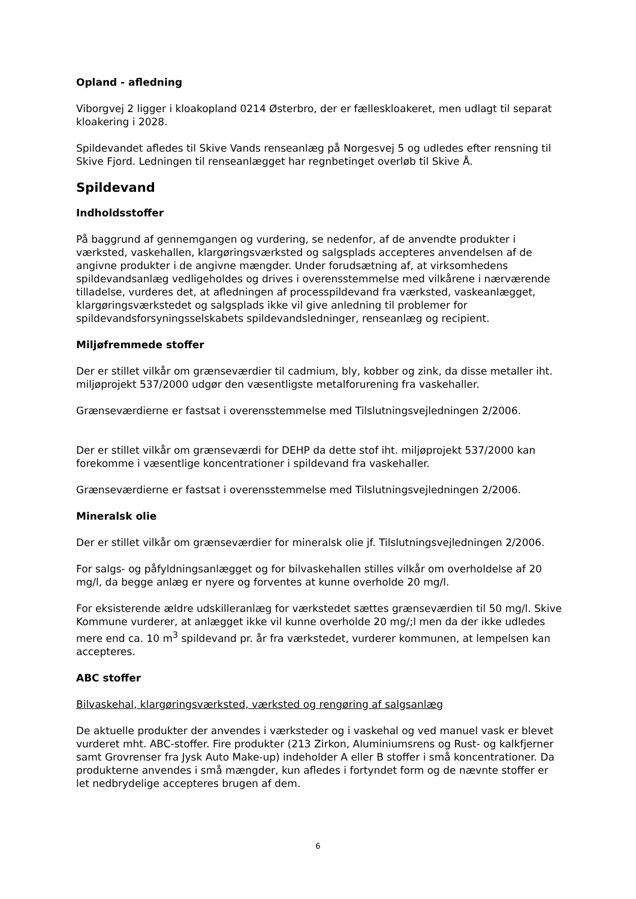Opland - afledning
Viborgvej 2 ligger i kloakopland 0214 Østerbro, der er fælleskloakeret, men udlagt til separat kloakering i 2028.
Spildevandet afledes til Skive Vands renseanlæg på Norgesvej 5 og udledes efter rensning til Skive Fjord. Ledningen til renseanlægget har regnbetinget overløb til Skive Å.
Spildevand
Indholdsstoffer
På baggrund af gennemgangen og vurdering, se nedenfor, af de anvendte produkter i værksted, vaskehallen, klargøringsværksted og salgsplads accepteres anvendelsen af de angivne produkter i de angivne mængder. Under forudsætning af, at virksomhedens spildevandsanlæg vedligeholdes og drives i overensstemmelse med vilkårene i nærværende tilladelse, vurderes det, at afledningen af processpildevand fra værksted, vaskeanlægget, klargøringsværkstedet og salgsplads ikke vil give anledning til problemer for spildevandsforsyningsselskabets spildevandsledninger, renseanlæg og recipient.
Miljøfremmede stoffer
Der er stillet vilkår om grænseværdier til cadmium, bly, kobber og zink, da disse metaller iht. miljøprojekt 537/2000 udgør den væsentligste metalforurening fra vaskehaller.
Grænseværdierne er fastsat i overensstemmelse med Tilslutningsvejledningen 2/2006.
Der er stillet vilkår om grænseværdi for DEHP da dette stof iht. miljøprojekt 537/2000 kan forekomme i væsentlige koncentrationer i spildevand fra vaskehaller.
Grænseværdierne er fastsat i overensstemmelse med Tilslutningsvejledningen 2/2006.
Mineralsk olie
Der er stillet vilkår om grænseværdier for mineralsk olie jf. Tilslutningsvejledningen 2/2006.
For salgs- og påfyldningsanlægget og for bilvaskehallen stilles vilkår om overholdelse af 20 mg/l, da begge anlæg er nyere og forventes at kunne overholde 20 mg/l.
For eksisterende ældre udskilleranlæg for værkstedet sættes grænseværdien til 50 mg/l. Skive Kommune vurderer, at anlægget ikke vil kunne overholde 20 mg/;l men da der ikke udledes mere end ca. 10 m<sup>3</sup> spildevand pr. år fra værkstedet, vurderer kommunen, at lempelsen kan accepteres.
ABC stoffer
Bilvaskehal, klargøringsværksted, værksted og rengøring af salgsanlæg
De aktuelle produkter der anvendes i værksteder og i vaskehal og ved manuel vask er blevet vurderet mht. ABC-stoffer. Fire produkter (213 Zirkon, Aluminiumsrens og Rust- og kalkfjerner samt Grovrenser fra Jysk Auto Make-up) indeholder A eller B stoffer i små koncentrationer. Da produkterne anvendes i små mængder, kun afledes i fortyndet form og de nævnte stoffer er let nedbrydelige accepteres brugen af dem.
6